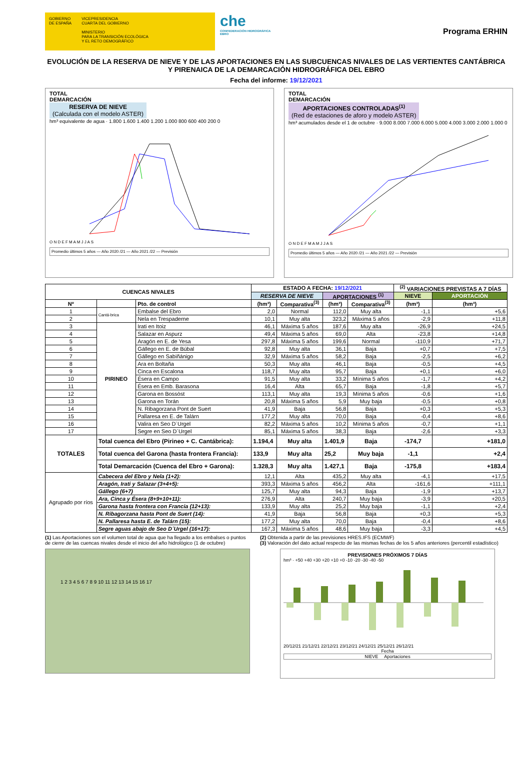GOBIERNO
DE ESPAÑA
VICEPRESIDENCIA
CUARTA DEL GOBIERNO
MINISTERIO
PARA LA TRANSICIÓN ECOLÓGICA
Y EL RETO DEMOGRÁFICO
che
CONFEDERACIÓN HIDROGRÁFICA EBRO
Programa ERHIN
EVOLUCIÓN DE LA RESERVA DE NIEVE Y DE LAS APORTACIONES EN LAS SUBCUENCAS NIVALES DE LAS VERTIENTES CANTÁBRICA Y PIRENAICA DE LA DEMARCACIÓN HIDROGRÁFICA DEL EBRO
Fecha del informe: 19/12/2021
TOTAL
DEMARCACIÓN
RESERVA DE NIEVE
(Calculada con el modelo ASTER)
hm³ equivalente de agua · 1.800 1.600 1.400 1.200 1.000 800 600 400 200 0
O N D E F M A M J J A S
Promedio últimos 5 años — Año 2020 /21 — Año 2021 /22 — Previsión
TOTAL
DEMARCACIÓN
APORTACIONES CONTROLADAS<sup>(1)</sup>
(Red de estaciones de aforo y modelo ASTER)
hm³ acumulados desde el 1 de octubre · 9.000 8.000 7.000 6.000 5.000 4.000 3.000 2.000 1.000 0
O N D E F M A M J J A S
Promedio últimos 5 años — Año 2020 /21 — Año 2021 /22 — Previsión
| CUENCAS NIVALES | | | ESTADO A FECHA: 19/12/2021 | | | | <sup>(2)</sup> VARIACIONES PREVISTAS A 7 DÍAS | |
| --- | --- | --- | --- | --- | --- | --- | --- | --- |
| | | | RESERVA DE NIEVE | | APORTACIONES <sup>(1)</sup> | | NIEVE | APORTACIÓN |
| Nº | | Pto. de control | (hm³) | Comparativa<sup>(3)</sup> | (hm³) | Comparativa<sup>(3)</sup> | (hm³) | (hm³) |
| 1 | Cantá-brica | Embalse del Ebro | 2,0 | Normal | 112,0 | Muy alta | -1,1 | +5,6 |
| 2 | | Nela en Trespaderne | 10,1 | Muy alta | 323,2 | Máxima 5 años | -2,9 | +11,8 |
| 3 | PIRINEO | Irati en Itoiz | 46,1 | Máxima 5 años | 187,6 | Muy alta | -26,9 | +24,5 |
| 4 | | Salazar en Aspurz | 49,4 | Máxima 5 años | 69,0 | Alta | -23,8 | +14,8 |
| 5 | | Aragón en E. de Yesa | 297,8 | Máxima 5 años | 199,6 | Normal | -110,9 | +71,7 |
| 6 | | Gállego en E. de Búbal | 92,8 | Muy alta | 36,1 | Baja | +0,7 | +7,5 |
| 7 | | Gállego en Sabiñánigo | 32,9 | Máxima 5 años | 58,2 | Baja | -2,5 | +6,2 |
| 8 | | Ara en Boltaña | 50,3 | Muy alta | 46,1 | Baja | -0,5 | +4,5 |
| 9 | | Cinca en Escalona | 118,7 | Muy alta | 95,7 | Baja | +0,1 | +6,0 |
| 10 | | Ésera en Campo | 91,5 | Muy alta | 33,2 | Mínima 5 años | -1,7 | +4,2 |
| 11 | | Ésera en Emb. Barasona | 16,4 | Alta | 65,7 | Baja | -1,8 | +5,7 |
| 12 | | Garona en Bossòst | 113,1 | Muy alta | 19,3 | Mínima 5 años | -0,6 | +1,6 |
| 13 | | Garona en Torán | 20,8 | Máxima 5 años | 5,9 | Muy baja | -0,5 | +0,8 |
| 14 | | N. Ribagorzana Pont de Suert | 41,9 | Baja | 56,8 | Baja | +0,3 | +5,3 |
| 15 | | Pallaresa en E. de Talárn | 177,2 | Muy alta | 70,0 | Baja | -0,4 | +8,6 |
| 16 | | Valira en Seo D´Urgel | 82,2 | Máxima 5 años | 10,2 | Mínima 5 años | -0,7 | +1,1 |
| 17 | | Segre en Seo D´Urgel | 85,1 | Máxima 5 años | 38,3 | Baja | -2,6 | +3,3 |
| TOTALES | Total cuenca del Ebro (Pirineo + C. Cantábrica): | | 1.194,4 | Muy alta | 1.401,9 | Baja | -174,7 | +181,0 |
| | Total cuenca del Garona (hasta frontera Francia): | | 133,9 | Muy alta | 25,2 | Muy baja | -1,1 | +2,4 |
| | Total Demarcación (Cuenca del Ebro + Garona): | | 1.328,3 | Muy alta | 1.427,1 | Baja | -175,8 | +183,4 |
| Agrupado por ríos | Cabecera del Ebro y Nela (1+2): | | 12,1 | Alta | 435,2 | Muy alta | -4,1 | +17,5 |
| | Aragón, Irati y Salazar (3+4+5): | | 393,3 | Máxima 5 años | 456,2 | Alta | -161,6 | +111,1 |
| | Gállego (6+7) | | 125,7 | Muy alta | 94,3 | Baja | -1,9 | +13,7 |
| | Ara, Cinca y Ésera (8+9+10+11): | | 276,9 | Alta | 240,7 | Muy baja | -3,9 | +20,5 |
| | Garona hasta frontera con Francia (12+13): | | 133,9 | Muy alta | 25,2 | Muy baja | -1,1 | +2,4 |
| | N. Ribagorzana hasta Pont de Suert (14): | | 41,9 | Baja | 56,8 | Baja | +0,3 | +5,3 |
| | N. Pallaresa hasta E. de Talárn (15): | | 177,2 | Muy alta | 70,0 | Baja | -0,4 | +8,6 |
| | Segre aguas abajo de Seo D´Urgel (16+17): | | 167,3 | Máxima 5 años | 48,6 | Muy baja | -3,3 | +4,5 |
(1) Las Aportaciones son el volumen total de agua que ha llegado a los embalses o puntos de cierre de las cuencas nivales desde el inicio del año hidrológico (1 de octubre)
(2) Obtenida a partir de las previsiones HRES.IFS (ECMWF)
(3) Valoración del dato actual respecto de las mismas fechas de los 5 años anteriores (percentil estadístico)
1 2 3 4 5 6 7 8 9 10 11 12 13 14 15 16 17
PREVISIONES PRÓXIMOS 7 DÍAS
hm³ · +50 +40 +30 +20 +10 +0 -10 -20 -30 -40 -50
20/12/21 21/12/21 22/12/21 23/12/21 24/12/21 25/12/21 26/12/21
Fecha
NIEVE Aportaciones